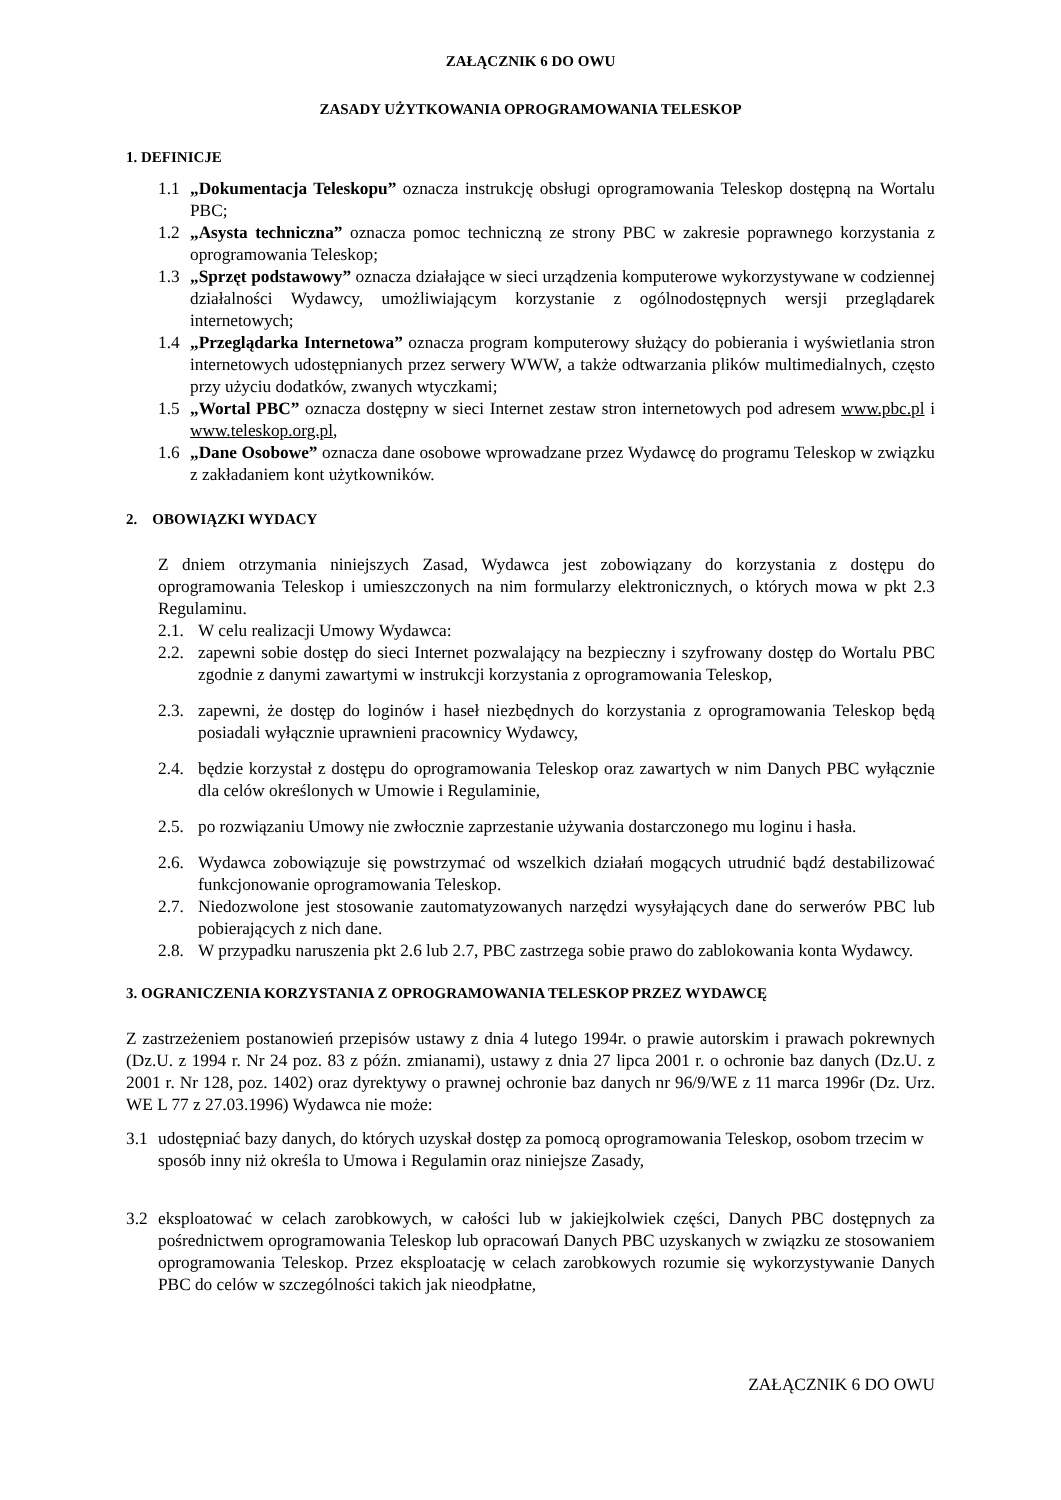ZAŁĄCZNIK 6 DO OWU
ZASADY UŻYTKOWANIA OPROGRAMOWANIA TELESKOP
1. DEFINICJE
1.1 „Dokumentacja Teleskopu” oznacza instrukcję obsługi oprogramowania Teleskop dostępną na Wortalu PBC;
1.2 „Asysta techniczna” oznacza pomoc techniczną ze strony PBC w zakresie poprawnego korzystania z oprogramowania Teleskop;
1.3 „Sprzęt podstawowy” oznacza działające w sieci urządzenia komputerowe wykorzystywane w codziennej działalności Wydawcy, umożliwiającym korzystanie z ogólnodostępnych wersji przeglądarek internetowych;
1.4 „Przeglądarka Internetowa” oznacza program komputerowy służący do pobierania i wyświetlania stron internetowych udostępnianych przez serwery WWW, a także odtwarzania plików multimedialnych, często przy użyciu dodatków, zwanych wtyczkami;
1.5 „Wortal PBC” oznacza dostępny w sieci Internet zestaw stron internetowych pod adresem www.pbc.pl i www.teleskop.org.pl,
1.6 „Dane Osobowe” oznacza dane osobowe wprowadzane przez Wydawcę do programu Teleskop w związku z zakładaniem kont użytkowników.
2. OBOWIĄZKI WYDACY
Z dniem otrzymania niniejszych Zasad, Wydawca jest zobowiązany do korzystania z dostępu do oprogramowania Teleskop i umieszczonych na nim formularzy elektronicznych, o których mowa w pkt 2.3 Regulaminu.
2.1. W celu realizacji Umowy Wydawca:
2.2. zapewni sobie dostęp do sieci Internet pozwalający na bezpieczny i szyfrowany dostęp do Wortalu PBC zgodnie z danymi zawartymi w instrukcji korzystania z oprogramowania Teleskop,
2.3. zapewni, że dostęp do loginów i haseł niezbędnych do korzystania z oprogramowania Teleskop będą posiadali wyłącznie uprawnieni pracownicy Wydawcy,
2.4. będzie korzystał z dostępu do oprogramowania Teleskop oraz zawartych w nim Danych PBC wyłącznie dla celów określonych w Umowie i Regulaminie,
2.5. po rozwiązaniu Umowy nie zwłocznie zaprzestanie używania dostarczonego mu loginu i hasła.
2.6. Wydawca zobowiązuje się powstrzymać od wszelkich działań mogących utrudnić bądź destabilizować funkcjonowanie oprogramowania Teleskop.
2.7. Niedozwolone jest stosowanie zautomatyzowanych narzędzi wysyłających dane do serwerów PBC lub pobierających z nich dane.
2.8. W przypadku naruszenia pkt 2.6 lub 2.7, PBC zastrzega sobie prawo do zablokowania konta Wydawcy.
3. OGRANICZENIA KORZYSTANIA Z OPROGRAMOWANIA TELESKOP PRZEZ WYDAWCĘ
Z zastrzeżeniem postanowień przepisów ustawy z dnia 4 lutego 1994r. o prawie autorskim i prawach pokrewnych (Dz.U. z 1994 r. Nr 24 poz. 83 z późn. zmianami), ustawy z dnia 27 lipca 2001 r. o ochronie baz danych (Dz.U. z 2001 r. Nr 128, poz. 1402) oraz dyrektywy o prawnej ochronie baz danych nr 96/9/WE z 11 marca 1996r (Dz. Urz. WE L 77 z 27.03.1996) Wydawca nie może:
3.1 udostępniać bazy danych, do których uzyskał dostęp za pomocą oprogramowania Teleskop, osobom trzecim w sposób inny niż określa to Umowa i Regulamin oraz niniejsze Zasady,
3.2 eksploatować w celach zarobkowych, w całości lub w jakiejkolwiek części, Danych PBC dostępnych za pośrednictwem oprogramowania Teleskop lub opracowań Danych PBC uzyskanych w związku ze stosowaniem oprogramowania Teleskop. Przez eksploatację w celach zarobkowych rozumie się wykorzystywanie Danych PBC do celów w szczególności takich jak nieodpłatne,
ZAŁĄCZNIK 6 DO OWU